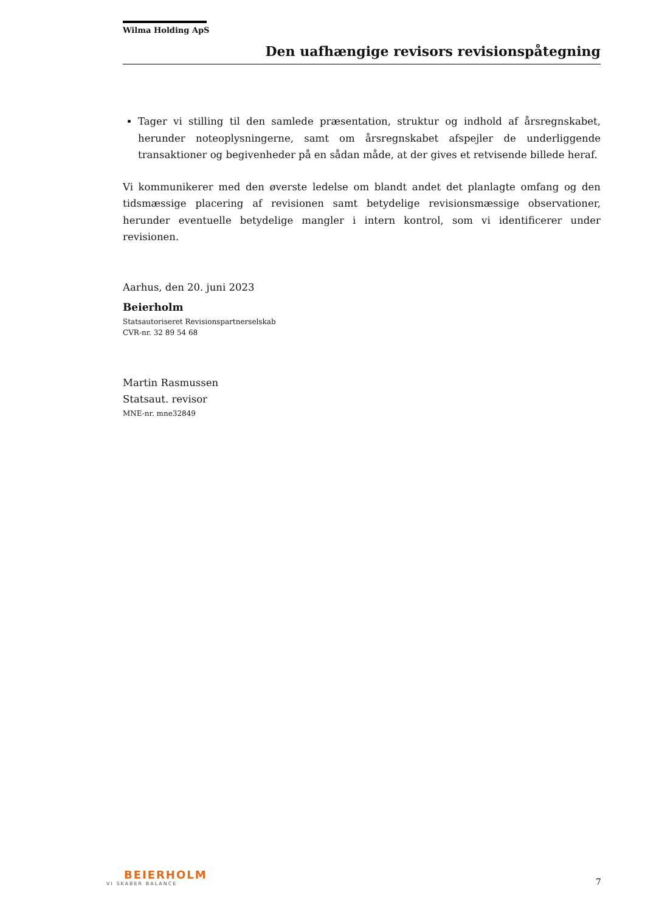Wilma Holding ApS
Den uafhængige revisors revisionspåtegning
Tager vi stilling til den samlede præsentation, struktur og indhold af årsregnskabet, herunder noteoplysningerne, samt om årsregnskabet afspejler de underliggende transaktioner og begivenheder på en sådan måde, at der gives et retvisende billede heraf.
Vi kommunikerer med den øverste ledelse om blandt andet det planlagte omfang og den tidsmæssige placering af revisionen samt betydelige revisionsmæssige observationer, herunder eventuelle betydelige mangler i intern kontrol, som vi identificerer under revisionen.
Aarhus, den 20. juni 2023
Beierholm
Statsautoriseret Revisionspartnerselskab
CVR-nr. 32 89 54 68
Martin Rasmussen
Statsaut. revisor
MNE-nr. mne32849
BEIERHOLM
VI SKABER BALANCE
7